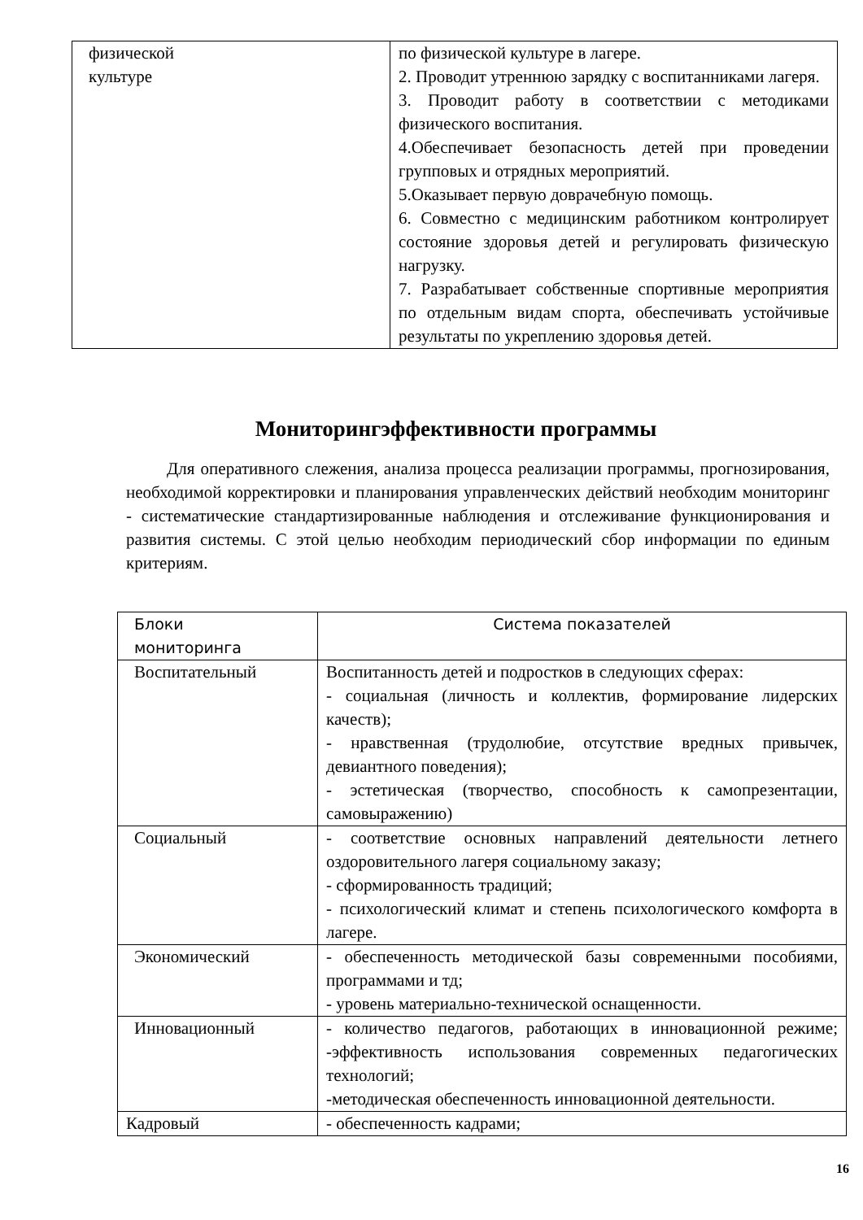| физической культуре | по физической культуре в лагере. 2. Проводит утреннюю зарядку с воспитанниками лагеря. 3. Проводит работу в соответствии с методиками физического воспитания. 4.Обеспечивает безопасность детей при проведении групповых и отрядных мероприятий. 5.Оказывает первую доврачебную помощь. 6. Совместно с медицинским работником контролирует состояние здоровья детей и регулировать физическую нагрузку. 7. Разрабатывает собственные спортивные мероприятия по отдельным видам спорта, обеспечивать устойчивые результаты по укреплению здоровья детей. |
Мониторингэффективности программы
Для оперативного слежения, анализа процесса реализации программы, прогнозирования, необходимой корректировки и планирования управленческих действий необходим мониторинг - систематические стандартизированные наблюдения и отслеживание функционирования и развития системы. С этой целью необходим периодический сбор информации по единым критериям.
| Блоки мониторинга | Система показателей |
| Воспитательный | Воспитанность детей и подростков в следующих сферах: - социальная (личность и коллектив, формирование лидерских качеств); - нравственная (трудолюбие, отсутствие вредных привычек, девиантного поведения); - эстетическая (творчество, способность к самопрезентации, самовыражению) |
| Социальный | - соответствие основных направлений деятельности летнего оздоровительного лагеря социальному заказу; - сформированность традиций; - психологический климат и степень психологического комфорта в лагере. |
| Экономический | - обеспеченность методической базы современными пособиями, программами и тд; - уровень материально-технической оснащенности. |
| Инновационный | - количество педагогов, работающих в инновационной режиме; -эффективность использования современных педагогических технологий; -методическая обеспеченность инновационной деятельности. |
| Кадровый | - обеспеченность кадрами; |
16